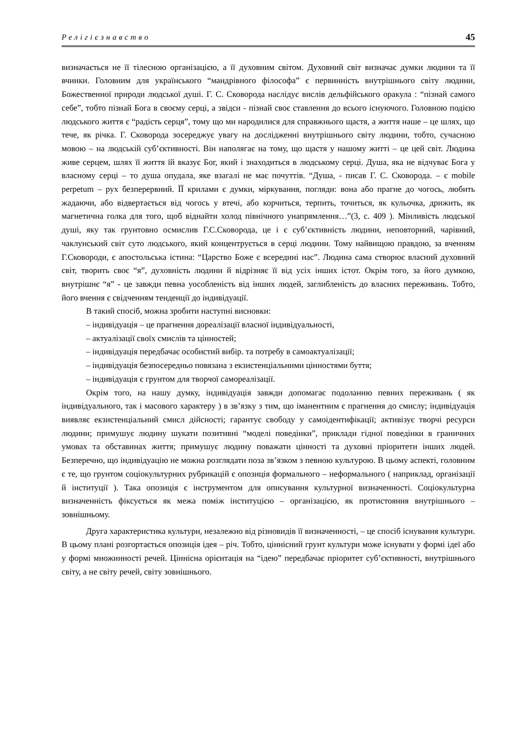Релігієзнавство 45
визначається не її тілесною організацією, а її духовним світом. Духовний світ визначає думки людини та її вчинки. Головним для українського “мандрівного філософа” є первинність внутрішнього світу людини, Божественної природи людської душі. Г. С. Сковорода наслідує вислів дельфійського оракула : “пізнай самого себе”, тобто пізнай Бога в своєму серці, а звідси - пізнай своє ставлення до всього існуючого. Головною подією людського життя є “радість серця”, тому що ми народилися для справжнього щастя, а життя наше – це шлях, що тече, як річка. Г. Сковорода зосереджує увагу на дослідженні внутрішнього світу людини, тобто, сучасною мовою – на людській суб’єктивності. Він наполягає на тому, що щастя у нашому житті – це цей світ. Людина живе серцем, шлях її життя їй вказує Бог, який і знаходиться в людському серці. Душа, яка не відчуває Бога у власному серці – то душа опудала, яке взагалі не має почуттів. “Душа, - писав Г. С. Сковорода. – є mobile perpetum – рух безперервний. ЇЇ крилами є думки, міркування, погляди: вона або прагне до чогось, любить жадаючи, або відвертається від чогось у втечі, або корчиться, терпить, точиться, як кульочка, дрижить, як магнетична голка для того, щоб віднайти холод північного унапрямлення…”(3, с. 409 ). Мінливість людської душі, яку так грунтовно осмислив Г.С.Сковорода, це і є суб’єктивність людини, неповторний, чарівний, чаклунський світ суто людського, який концентрується в серці людини. Тому найвищою правдою, за вченням Г.Сковороди, є апостольська істина: “Царство Боже є всередині нас”. Людина сама створює власний духовний світ, творить своє “я”, духовність людини й відрізняє її від усіх інших істот. Окрім того, за його думкою, внутрішнє “я” - це завжди певна уособленість від інших людей, заглибленість до власних переживань. Тобто, його вчення є свідченням тенденції до індивідуації.
В такий спосіб, можна зробити наступні висновки:
– індивідуація – це прагнення дореалізації власної індивідуальності,
– актуалізації своїх смислів та цінностей;
– індивідуація передбачає особистий вибір. та потребу в самоактуалізації;
– індивідуація безпосередньо повязана з екзистенціальними цінностями буття;
– індивідуація є грунтом для творчої самореалізації.
Окрім того, на нашу думку, індивідуація завжди допомагає подоланню певних переживань ( як індивідуального, так і масового характеру ) в зв’язку з тим, що іманентним є прагнення до смислу; індивідуація виявляє екзистенціальний смисл дійсності; гарантує свободу у самоідентифікації; активізує творчі ресурси людини; примушує людину шукати позитивні “моделі поведінки”, приклади гідної поведінки в граничних умовах та обставинах життя; примушує людину поважати цінності та духовні пріоритети інших людей. Безперечно, що індивідуацію не можна розглядати поза зв’язком з певною культурою. В цьому аспекті, головним є те, що грунтом соціокультурних рубрикацій є опозиція формального – неформального ( наприклад, організації й інституції ). Така опозиція є інструментом для описування культурної визначенності. Соціокультурна визначенність фіксується як межа поміж інституцією – організацією, як протистояння внутрішнього – зовнішньому.
Друга характеристика культури, незалежно від різновидів її визначенності, – це спосіб існування культури. В цьому плані розгортається опозиція ідея – річ. Тобто, ціннісний грунт культури може існувати у формі ідеї або у формі множинності речей. Ціннісна орієнтація на “ідею” передбачає пріоритет суб’єктивності, внутрішнього світу, а не світу речей, світу зовнішнього.